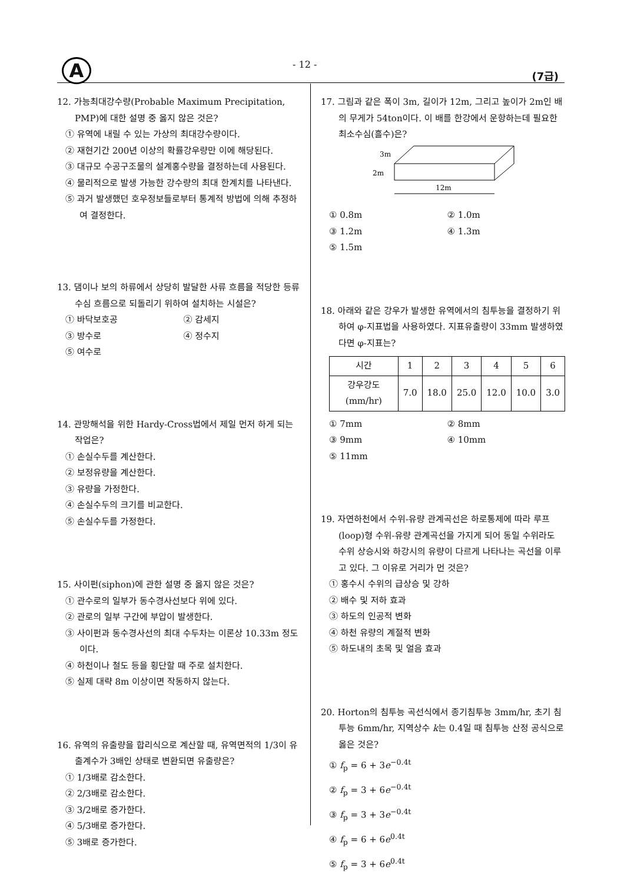A - 12 -
(7급)
12. 가능최대강수량(Probable Maximum Precipitation, PMP)에 대한 설명 중 옳지 않은 것은?
① 유역에 내릴 수 있는 가상의 최대강수량이다.
② 재현기간 200년 이상의 확률강우량만 이에 해당된다.
③ 대규모 수공구조물의 설계홍수량을 결정하는데 사용된다.
④ 물리적으로 발생 가능한 강수량의 최대 한계치를 나타낸다.
⑤ 과거 발생했던 호우정보들로부터 통계적 방법에 의해 추정하여 결정한다.
13. 댐이나 보의 하류에서 상당히 발달한 사류 흐름을 적당한 등류수심 흐름으로 되돌리기 위하여 설치하는 시설은?
① 바닥보호공 ② 감세지 ③ 방수로 ④ 정수지 ⑤ 여수로
14. 관망해석을 위한 Hardy-Cross법에서 제일 먼저 하게 되는 작업은?
① 손실수두를 계산한다.
② 보정유량을 계산한다.
③ 유량을 가정한다.
④ 손실수두의 크기를 비교한다.
⑤ 손실수두를 가정한다.
15. 사이펀(siphon)에 관한 설명 중 옳지 않은 것은?
① 관수로의 일부가 동수경사선보다 위에 있다.
② 관로의 일부 구간에 부압이 발생한다.
③ 사이펀과 동수경사선의 최대 수두차는 이론상 10.33m 정도이다.
④ 하천이나 철도 등을 횡단할 때 주로 설치한다.
⑤ 실제 대략 8m 이상이면 작동하지 않는다.
16. 유역의 유출량을 합리식으로 계산할 때, 유역면적의 1/3이 유출계수가 3배인 상태로 변환되면 유출량은?
① 1/3배로 감소한다.
② 2/3배로 감소한다.
③ 3/2배로 증가한다.
④ 5/3배로 증가한다.
⑤ 3배로 증가한다.
17. 그림과 같은 폭이 3m, 길이가 12m, 그리고 높이가 2m인 배의 무게가 54ton이다. 이 배를 한강에서 운항하는데 필요한 최소수심(흘수)은?
3m
2m
12m
① 0.8m ② 1.0m ③ 1.2m ④ 1.3m ⑤ 1.5m
18. 아래와 같은 강우가 발생한 유역에서의 침투능을 결정하기 위하여 φ-지표법을 사용하였다. 지표유출량이 33mm 발생하였다면 φ-지표는?
| 시간 | 1 | 2 | 3 | 4 | 5 | 6 |
| 강우강도(mm/hr) | 7.0 | 18.0 | 25.0 | 12.0 | 10.0 | 3.0 |
① 7mm ② 8mm ③ 9mm ④ 10mm ⑤ 11mm
19. 자연하천에서 수위-유량 관계곡선은 하로통제에 따라 루프(loop)형 수위-유량 관계곡선을 가지게 되어 동일 수위라도 수위 상승시와 하강시의 유량이 다르게 나타나는 곡선을 이루고 있다. 그 이유로 거리가 먼 것은?
① 홍수시 수위의 급상승 및 강하
② 배수 및 저하 효과
③ 하도의 인공적 변화
④ 하천 유량의 계절적 변화
⑤ 하도내의 초목 및 얼음 효과
20. Horton의 침투능 곡선식에서 종기침투능 3mm/hr, 초기 침투능 6mm/hr, 지역상수 k는 0.4일 때 침투능 산정 공식으로 옳은 것은?
① f<sub>p</sub> = 6 + 3e<sup>−0.4t</sup>
② f<sub>p</sub> = 3 + 6e<sup>−0.4t</sup>
③ f<sub>p</sub> = 3 + 3e<sup>−0.4t</sup>
④ f<sub>p</sub> = 6 + 6e<sup>0.4t</sup>
⑤ f<sub>p</sub> = 3 + 6e<sup>0.4t</sup>